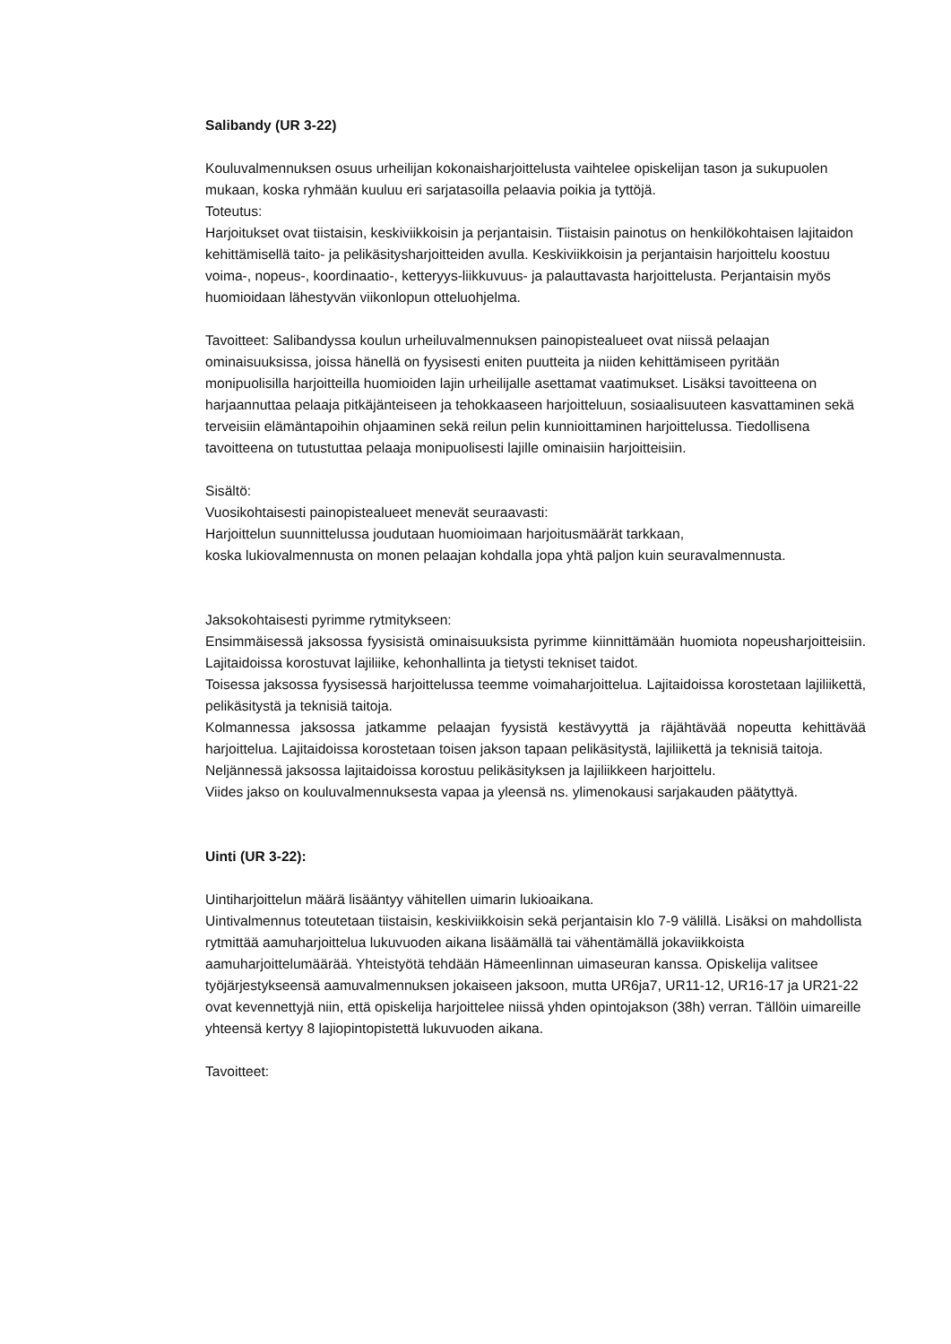Salibandy (UR 3-22)
Kouluvalmennuksen osuus urheilijan kokonaisharjoittelusta vaihtelee opiskelijan tason ja sukupuolen mukaan, koska ryhmään kuuluu eri sarjatasoilla pelaavia poikia ja tyttöjä.
Toteutus:
Harjoitukset ovat tiistaisin, keskiviikkoisin ja perjantaisin. Tiistaisin painotus on henkilökohtaisen lajitaidon kehittämisellä taito- ja pelikäsitysharjoitteiden avulla. Keskiviikkoisin ja perjantaisin harjoittelu koostuu voima-, nopeus-, koordinaatio-, ketteryys-liikkuvuus- ja palauttavasta harjoittelusta. Perjantaisin myös huomioidaan lähestyvän viikonlopun otteluohjelma.
Tavoitteet: Salibandyssa koulun urheiluvalmennuksen painopistealueet ovat niissä pelaajan ominaisuuksissa, joissa hänellä on fyysisesti eniten puutteita ja niiden kehittämiseen pyritään monipuolisilla harjoitteilla huomioiden lajin urheilijalle asettamat vaatimukset. Lisäksi tavoitteena on harjaannuttaa pelaaja pitkäjänteiseen ja tehokkaaseen harjoitteluun, sosiaalisuuteen kasvattaminen sekä terveisiin elämäntapoihin ohjaaminen sekä reilun pelin kunnioittaminen harjoittelussa. Tiedollisena tavoitteena on tutustuttaa pelaaja monipuolisesti lajille ominaisiin harjoitteisiin.
Sisältö:
Vuosikohtaisesti painopistealueet menevät seuraavasti:
Harjoittelun suunnittelussa joudutaan huomioimaan harjoitusmäärät tarkkaan,
koska lukiovalmennusta on monen pelaajan kohdalla jopa yhtä paljon kuin seuravalmennusta.
Jaksokohtaisesti pyrimme rytmitykseen:
Ensimmäisessä jaksossa fyysisistä ominaisuuksista pyrimme kiinnittämään huomiota nopeusharjoitteisiin. Lajitaidoissa korostuvat lajiliike, kehonhallinta ja tietysti tekniset taidot.
Toisessa jaksossa fyysisessä harjoittelussa teemme voimaharjoittelua. Lajitaidoissa korostetaan lajiliikettä, pelikäsitystä ja teknisiä taitoja.
Kolmannessa jaksossa jatkamme pelaajan fyysistä kestävyyttä ja räjähtävää nopeutta kehittävää harjoittelua. Lajitaidoissa korostetaan toisen jakson tapaan pelikäsitystä, lajiliikettä ja teknisiä taitoja.
Neljännessä jaksossa lajitaidoissa korostuu pelikäsityksen ja lajiliikkeen harjoittelu.
Viides jakso on kouluvalmennuksesta vapaa ja yleensä ns. ylimenokausi sarjakauden päätyttyä.
Uinti (UR 3-22):
Uintiharjoittelun määrä lisääntyy vähitellen uimarin lukioaikana.
Uintivalmennus toteutetaan tiistaisin, keskiviikkoisin sekä perjantaisin klo 7-9 välillä. Lisäksi on mahdollista rytmittää aamuharjoittelua lukuvuoden aikana lisäämällä tai vähentämällä jokaviikkoista aamuharjoittelumäärää. Yhteistyötä tehdään Hämeenlinnan uimaseuran kanssa. Opiskelija valitsee työjärjestykseensä aamuvalmennuksen jokaiseen jaksoon, mutta UR6ja7, UR11-12, UR16-17 ja UR21-22 ovat kevennettyjä niin, että opiskelija harjoittelee niissä yhden opintojakson (38h) verran. Tällöin uimareille yhteensä kertyy 8 lajiopintopistettä lukuvuoden aikana.
Tavoitteet: